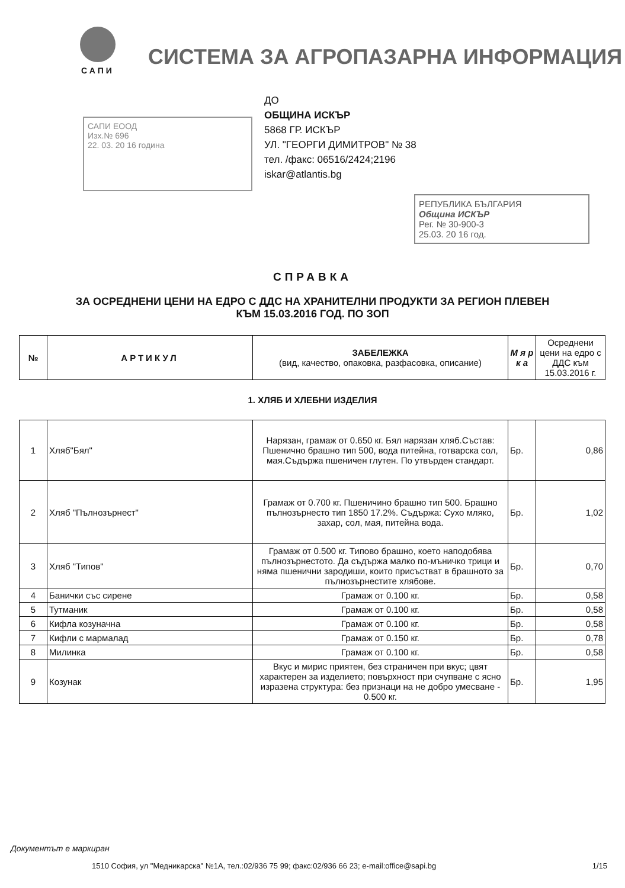САПИ
СИСТЕМА ЗА АГРОПАЗАРНА ИНФОРМАЦИЯ
САПИ ЕООД
Изх.№ 696
22. 03. 20 16 година
ДО
ОБЩИНА ИСКЪР
5868 ГР. ИСКЪР
УЛ. "ГЕОРГИ ДИМИТРОВ" № 38
тел. /факс: 06516/2424;2196
iskar@atlantis.bg
РЕПУБЛИКА БЪЛГАРИЯ
Община ИСКЪР
Рег. № 30-900-3
25.03. 20 16 год.
СПРАВКА
ЗА ОСРЕДНЕНИ ЦЕНИ НА ЕДРО С ДДС НА ХРАНИТЕЛНИ ПРОДУКТИ ЗА РЕГИОН ПЛЕВЕН
КЪМ 15.03.2016 ГОД. ПО ЗОП
| № | АРТИКУЛ | ЗАБЕЛЕЖКА (вид, качество, опаковка, разфасовка, описание) | М я р к а | Осреднени цени на едро с ДДС към 15.03.2016 г. |
| --- | --- | --- | --- | --- |
1. ХЛЯБ И ХЛЕБНИ ИЗДЕЛИЯ
| 1 | Хляб"Бял" | Нарязан, грамаж от 0.650 кг. Бял нарязан хляб.Състав: Пшенично брашно тип 500, вода питейна, готварска сол, мая.Съдържа пшеничен глутен. По утвърден стандарт. | Бр. | 0,86 |
| 2 | Хляб "Пълнозърнест" | Грамаж от 0.700 кг. Пшеничино брашно тип 500. Брашно пълнозърнесто тип 1850 17.2%. Съдържа: Сухо мляко, захар, сол, мая, питейна вода. | Бр. | 1,02 |
| 3 | Хляб "Типов" | Грамаж от 0.500 кг. Типово брашно, което наподобява пълнозърнестото. Да съдържа малко по-мъничко трици и няма пшенични зародиши, които присъстват в брашното за пълнозърнестите хлябове. | Бр. | 0,70 |
| 4 | Банички със сирене | Грамаж от 0.100 кг. | Бр. | 0,58 |
| 5 | Тутманик | Грамаж от 0.100 кг. | Бр. | 0,58 |
| 6 | Кифла козуначна | Грамаж от 0.100 кг. | Бр. | 0,58 |
| 7 | Кифли с мармалад | Грамаж от 0.150 кг. | Бр. | 0,78 |
| 8 | Милинка | Грамаж от 0.100 кг. | Бр. | 0,58 |
| 9 | Козунак | Вкус и мирис приятен, без страничен при вкус; цвят характерен за изделието; повърхност при счупване с ясно изразена структура: без признаци на не добро умесване - 0.500 кг. | Бр. | 1,95 |
Документът е маркиран
1510 София, ул "Медникарска" №1А, тел.:02/936 75 99; факс:02/936 66 23; e-mail:office@sapi.bg 1/15